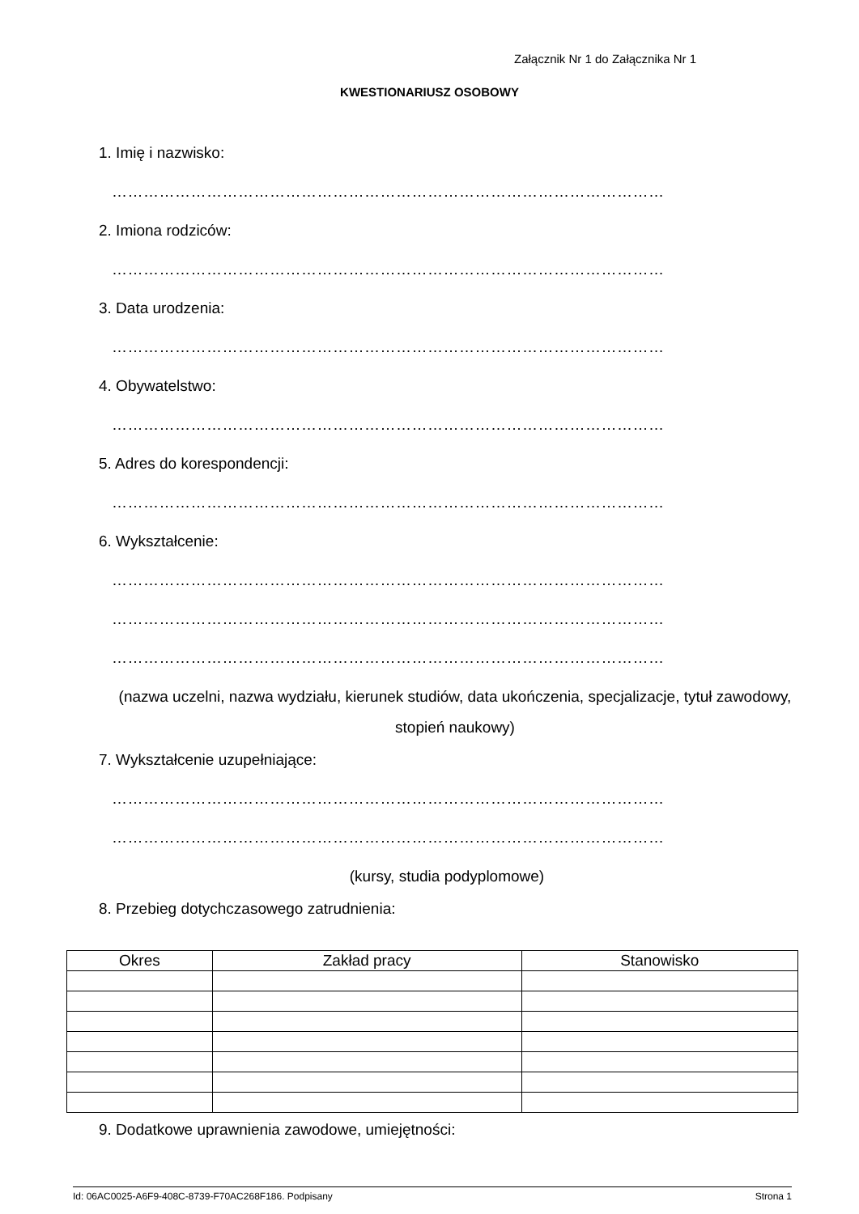Załącznik Nr 1 do Załącznika Nr 1
KWESTIONARIUSZ OSOBOWY
1. Imię i nazwisko:
……………………………………………………………………………………………
2. Imiona rodziców:
……………………………………………………………………………………………
3. Data urodzenia:
……………………………………………………………………………………………
4. Obywatelstwo:
……………………………………………………………………………………………
5. Adres do korespondencji:
……………………………………………………………………………………………
6. Wykształcenie:
……………………………………………………………………………………………
……………………………………………………………………………………………
……………………………………………………………………………………………
(nazwa uczelni, nazwa wydziału, kierunek studiów, data ukończenia, specjalizacje, tytuł zawodowy, stopień naukowy)
7. Wykształcenie uzupełniające:
……………………………………………………………………………………………
……………………………………………………………………………………………
(kursy, studia podyplomowe)
8. Przebieg dotychczasowego zatrudnienia:
| Okres | Zakład pracy | Stanowisko |
| --- | --- | --- |
9. Dodatkowe uprawnienia zawodowe, umiejętności:
Id: 06AC0025-A6F9-408C-8739-F70AC268F186. Podpisany Strona 1